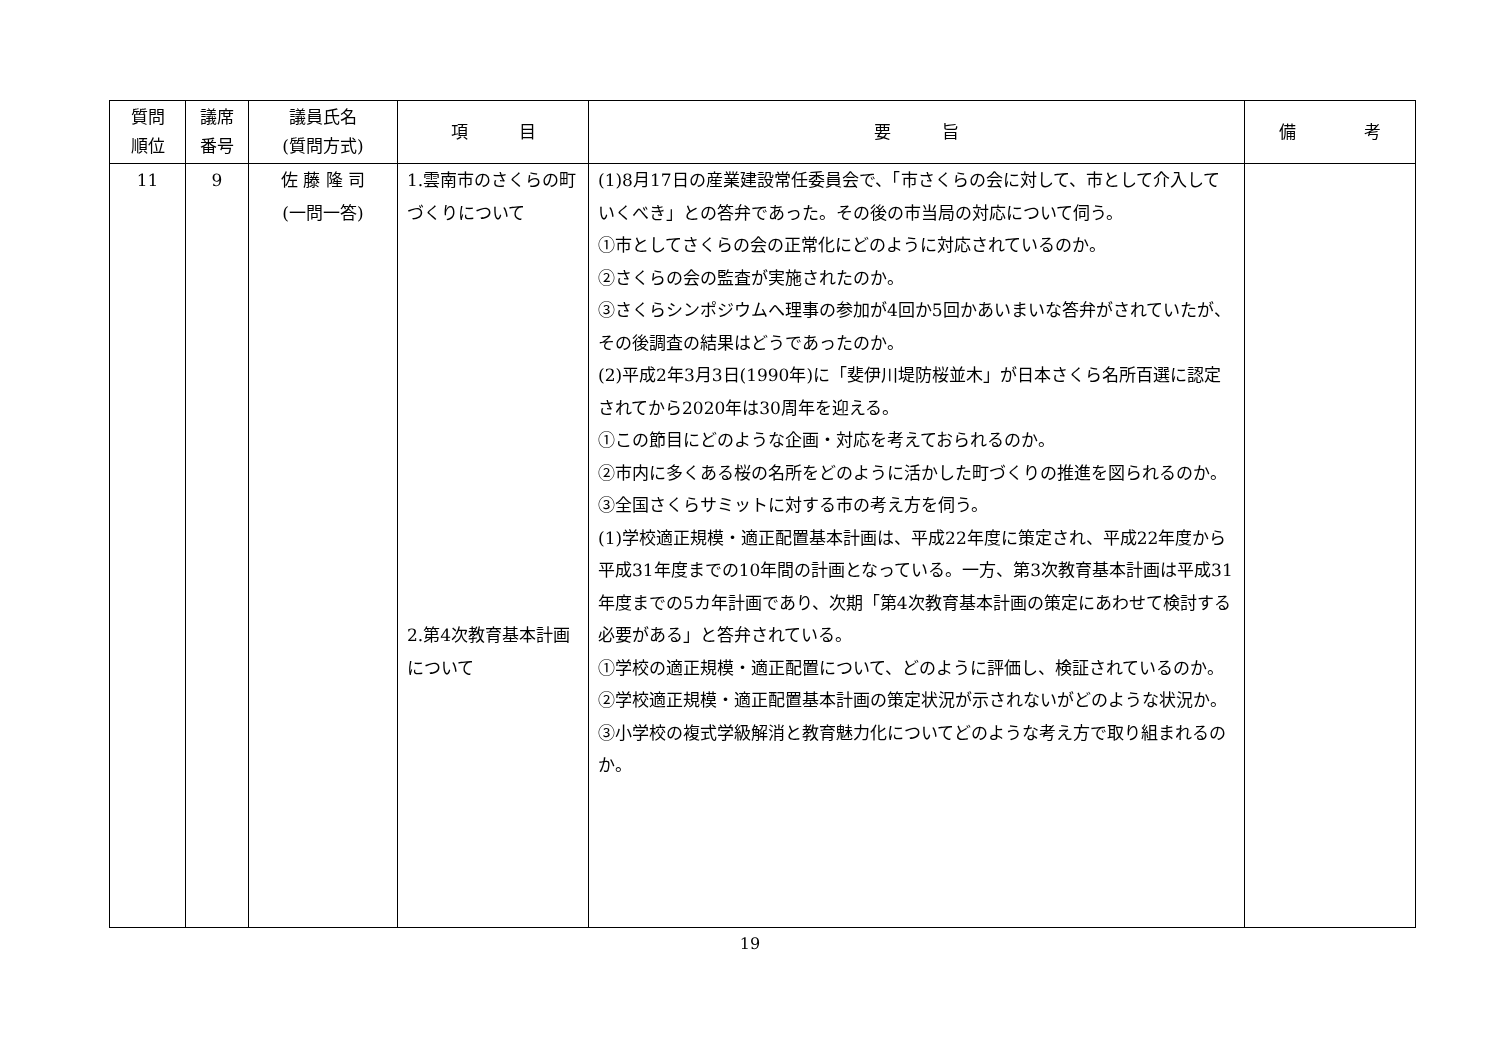| 質問 順位 | 議席 番号 | 議員氏名 (質問方式) | 項 目 | 要 旨 | 備 考 |
| --- | --- | --- | --- | --- | --- |
| 11 | 9 | 佐 藤 隆 司 (一問一答) | 1.雲南市のさくらの町づくりについて 2.第4次教育基本計画について | (1)8月17日の産業建設常任委員会で、「市さくらの会に対して、市として介入していくべき」との答弁であった。その後の市当局の対応について伺う。 ①市としてさくらの会の正常化にどのように対応されているのか。 ②さくらの会の監査が実施されたのか。 ③さくらシンポジウムへ理事の参加が4回か5回かあいまいな答弁がされていたが、その後調査の結果はどうであったのか。 (2)平成2年3月3日(1990年)に「斐伊川堤防桜並木」が日本さくら名所百選に認定されてから2020年は30周年を迎える。 ①この節目にどのような企画・対応を考えておられるのか。 ②市内に多くある桜の名所をどのように活かした町づくりの推進を図られるのか。 ③全国さくらサミットに対する市の考え方を伺う。 (1)学校適正規模・適正配置基本計画は、平成22年度に策定され、平成22年度から平成31年度までの10年間の計画となっている。一方、第3次教育基本計画は平成31年度までの5カ年計画であり、次期「第4次教育基本計画の策定にあわせて検討する必要がある」と答弁されている。 ①学校の適正規模・適正配置について、どのように評価し、検証されているのか。 ②学校適正規模・適正配置基本計画の策定状況が示されないがどのような状況か。 ③小学校の複式学級解消と教育魅力化についてどのような考え方で取り組まれるのか。 | |
19